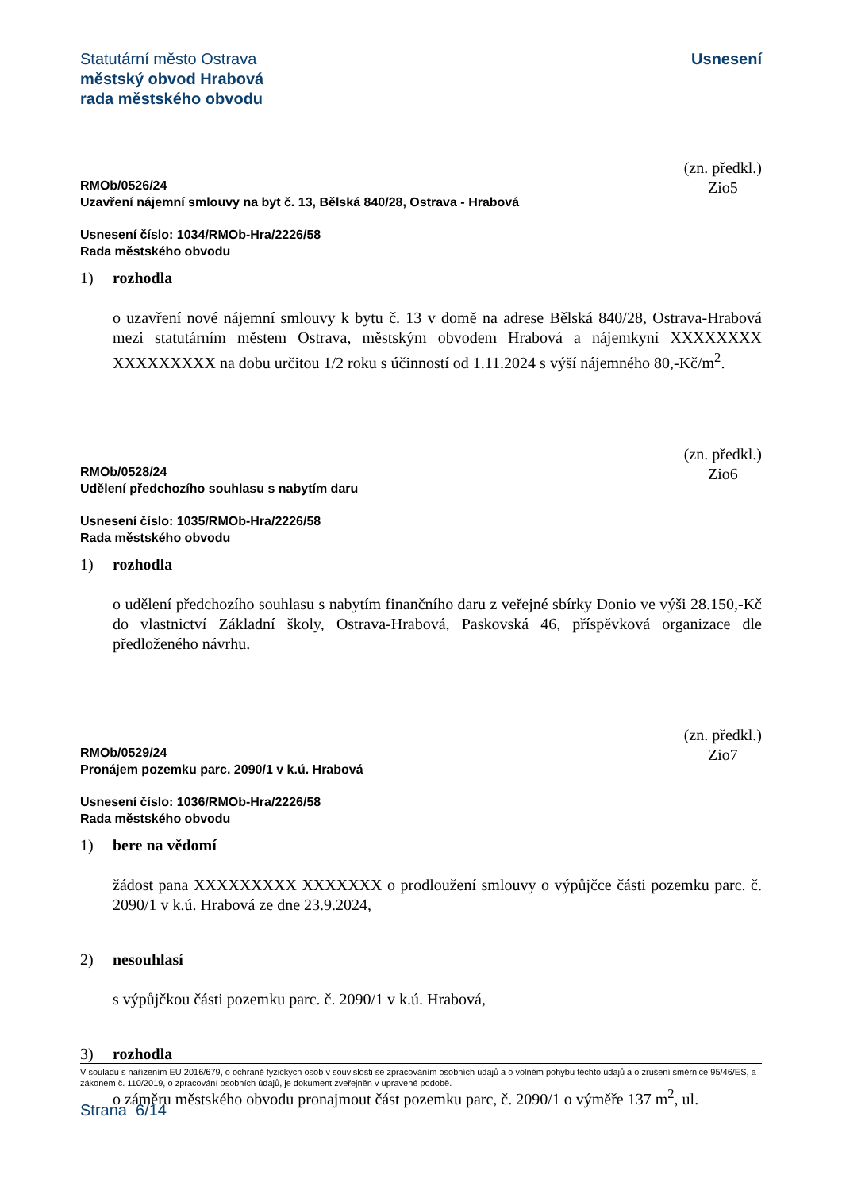Statutární město Ostrava
městský obvod Hrabová
rada městského obvodu
Usnesení
RMOb/0526/24
Uzavření nájemní smlouvy na byt č. 13, Bělská 840/28, Ostrava - Hrabová
(zn. předkl.)
Zio5
Usnesení číslo: 1034/RMOb-Hra/2226/58
Rada městského obvodu
1) rozhodla
o uzavření nové nájemní smlouvy k bytu č. 13 v domě na adrese Bělská 840/28, Ostrava-Hrabová mezi statutárním městem Ostrava, městským obvodem Hrabová a nájemkyní XXXXXXXX XXXXXXXXX na dobu určitou 1/2 roku s účinností od 1.11.2024 s výší nájemného 80,-Kč/m<sup>2</sup>.
RMOb/0528/24
Udělení předchozího souhlasu s nabytím daru
(zn. předkl.)
Zio6
Usnesení číslo: 1035/RMOb-Hra/2226/58
Rada městského obvodu
1) rozhodla
o udělení předchozího souhlasu s nabytím finančního daru z veřejné sbírky Donio ve výši 28.150,-Kč do vlastnictví Základní školy, Ostrava-Hrabová, Paskovská 46, příspěvková organizace dle předloženého návrhu.
RMOb/0529/24
Pronájem pozemku parc. 2090/1 v k.ú. Hrabová
(zn. předkl.)
Zio7
Usnesení číslo: 1036/RMOb-Hra/2226/58
Rada městského obvodu
1) bere na vědomí
žádost pana XXXXXXXXX XXXXXXX o prodloužení smlouvy o výpůjčce části pozemku parc. č. 2090/1 v k.ú. Hrabová ze dne 23.9.2024,
2) nesouhlasí
s výpůjčkou části pozemku parc. č. 2090/1 v k.ú. Hrabová,
3) rozhodla
o záměru městského obvodu pronajmout část pozemku parc, č. 2090/1 o výměře 137 m<sup>2</sup>, ul.
V souladu s nařízením EU 2016/679, o ochraně fyzických osob v souvislosti se zpracováním osobních údajů a o volném pohybu těchto údajů a o zrušení směrnice 95/46/ES, a zákonem č. 110/2019, o zpracování osobních údajů, je dokument zveřejněn v upravené podobě.
Strana 6/14